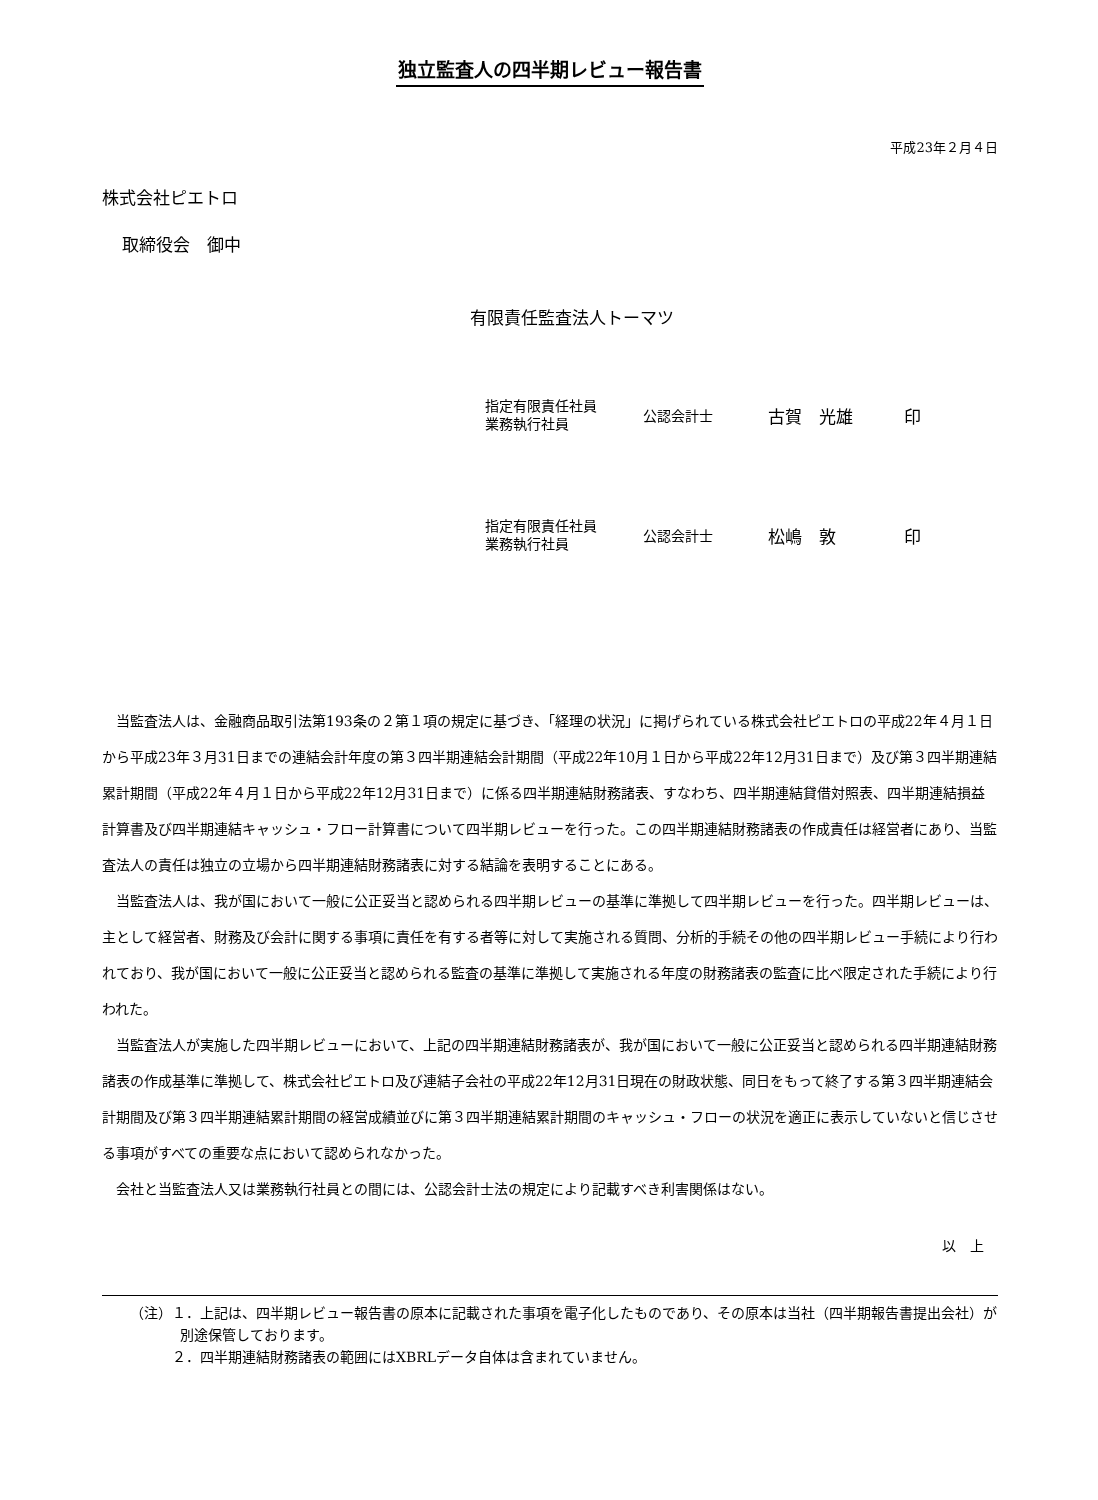独立監査人の四半期レビュー報告書
平成23年２月４日
株式会社ピエトロ
取締役会　御中
有限責任監査法人トーマツ
指定有限責任社員
業務執行社員
公認会計士
古賀　光雄 印
指定有限責任社員
業務執行社員
公認会計士
松嶋　敦 印
当監査法人は、金融商品取引法第193条の２第１項の規定に基づき、「経理の状況」に掲げられている株式会社ピエトロの平成22年４月１日から平成23年３月31日までの連結会計年度の第３四半期連結会計期間（平成22年10月１日から平成22年12月31日まで）及び第３四半期連結累計期間（平成22年４月１日から平成22年12月31日まで）に係る四半期連結財務諸表、すなわち、四半期連結貸借対照表、四半期連結損益計算書及び四半期連結キャッシュ・フロー計算書について四半期レビューを行った。この四半期連結財務諸表の作成責任は経営者にあり、当監査法人の責任は独立の立場から四半期連結財務諸表に対する結論を表明することにある。
当監査法人は、我が国において一般に公正妥当と認められる四半期レビューの基準に準拠して四半期レビューを行った。四半期レビューは、主として経営者、財務及び会計に関する事項に責任を有する者等に対して実施される質問、分析的手続その他の四半期レビュー手続により行われており、我が国において一般に公正妥当と認められる監査の基準に準拠して実施される年度の財務諸表の監査に比べ限定された手続により行われた。
当監査法人が実施した四半期レビューにおいて、上記の四半期連結財務諸表が、我が国において一般に公正妥当と認められる四半期連結財務諸表の作成基準に準拠して、株式会社ピエトロ及び連結子会社の平成22年12月31日現在の財政状態、同日をもって終了する第３四半期連結会計期間及び第３四半期連結累計期間の経営成績並びに第３四半期連結累計期間のキャッシュ・フローの状況を適正に表示していないと信じさせる事項がすべての重要な点において認められなかった。
会社と当監査法人又は業務執行社員との間には、公認会計士法の規定により記載すべき利害関係はない。
以　上
（注）１．上記は、四半期レビュー報告書の原本に記載された事項を電子化したものであり、その原本は当社（四半期報告書提出会社）が別途保管しております。
　　　２．四半期連結財務諸表の範囲にはXBRLデータ自体は含まれていません。